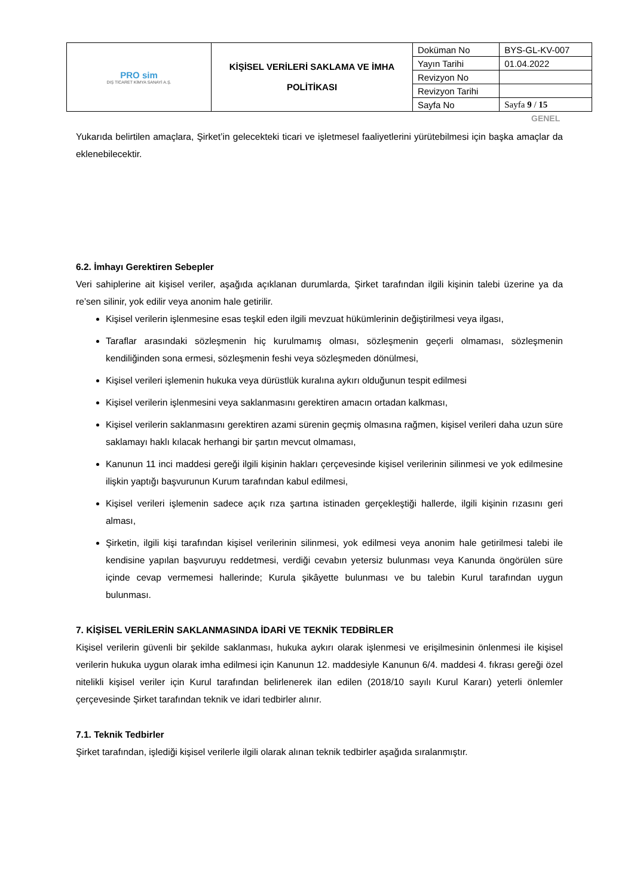| PRO sim DIŞ TİCARET KİMYA SANAYİ A.Ş. | KİŞİSEL VERİLERİ SAKLAMA VE İMHA POLİTİKASI | Doküman No | BYS-GL-KV-007 |
| | | Yayın Tarihi | 01.04.2022 |
| | | Revizyon No | |
| | | Revizyon Tarihi | |
| | | Sayfa No | Sayfa 9 / 15 |
GENEL
Yukarıda belirtilen amaçlara, Şirket’in gelecekteki ticari ve işletmesel faaliyetlerini yürütebilmesi için başka amaçlar da eklenebilecektir.
6.2. İmhayı Gerektiren Sebepler
Veri sahiplerine ait kişisel veriler, aşağıda açıklanan durumlarda, Şirket tarafından ilgili kişinin talebi üzerine ya da re’sen silinir, yok edilir veya anonim hale getirilir.
Kişisel verilerin işlenmesine esas teşkil eden ilgili mevzuat hükümlerinin değiştirilmesi veya ilgası,
Taraflar arasındaki sözleşmenin hiç kurulmamış olması, sözleşmenin geçerli olmaması, sözleşmenin kendiliğinden sona ermesi, sözleşmenin feshi veya sözleşmeden dönülmesi,
Kişisel verileri işlemenin hukuka veya dürüstlük kuralına aykırı olduğunun tespit edilmesi
Kişisel verilerin işlenmesini veya saklanmasını gerektiren amacın ortadan kalkması,
Kişisel verilerin saklanmasını gerektiren azami sürenin geçmiş olmasına rağmen, kişisel verileri daha uzun süre saklamayı haklı kılacak herhangi bir şartın mevcut olmaması,
Kanunun 11 inci maddesi gereği ilgili kişinin hakları çerçevesinde kişisel verilerinin silinmesi ve yok edilmesine ilişkin yaptığı başvurunun Kurum tarafından kabul edilmesi,
Kişisel verileri işlemenin sadece açık rıza şartına istinaden gerçekleştiği hallerde, ilgili kişinin rızasını geri alması,
Şirketin, ilgili kişi tarafından kişisel verilerinin silinmesi, yok edilmesi veya anonim hale getirilmesi talebi ile kendisine yapılan başvuruyu reddetmesi, verdiği cevabın yetersiz bulunması veya Kanunda öngörülen süre içinde cevap vermemesi hallerinde; Kurula şikâyette bulunması ve bu talebin Kurul tarafından uygun bulunması.
7. KİŞİSEL VERİLERİN SAKLANMASINDA İDARİ VE TEKNİK TEDBİRLER
Kişisel verilerin güvenli bir şekilde saklanması, hukuka aykırı olarak işlenmesi ve erişilmesinin önlenmesi ile kişisel verilerin hukuka uygun olarak imha edilmesi için Kanunun 12. maddesiyle Kanunun 6/4. maddesi 4. fıkrası gereği özel nitelikli kişisel veriler için Kurul tarafından belirlenerek ilan edilen (2018/10 sayılı Kurul Kararı) yeterli önlemler çerçevesinde Şirket tarafından teknik ve idari tedbirler alınır.
7.1. Teknik Tedbirler
Şirket tarafından, işlediği kişisel verilerle ilgili olarak alınan teknik tedbirler aşağıda sıralanmıştır.